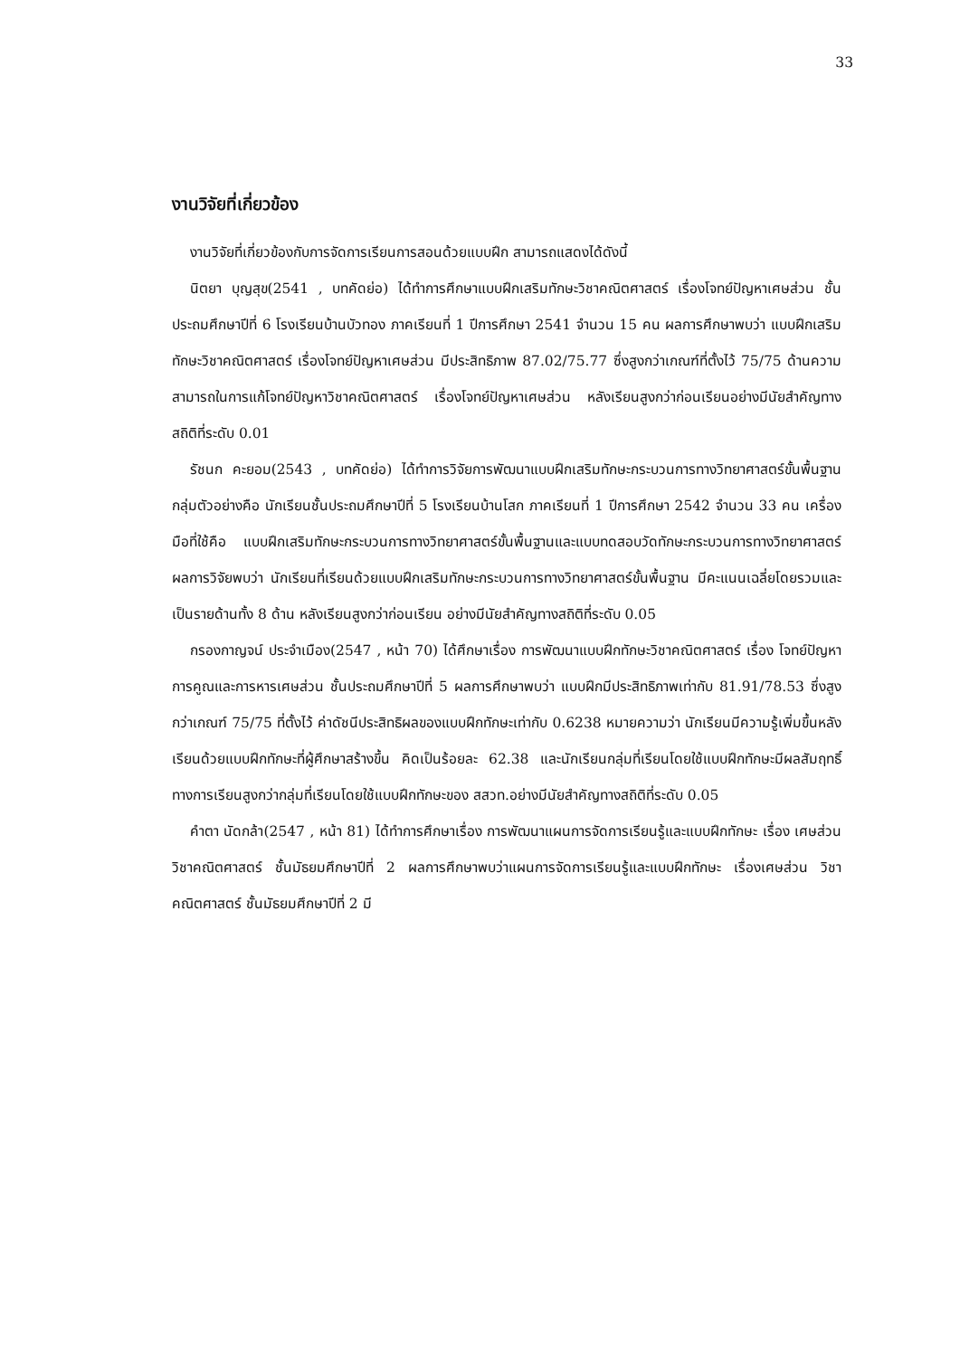33
งานวิจัยที่เกี่ยวข้อง
งานวิจัยที่เกี่ยวข้องกับการจัดการเรียนการสอนด้วยแบบฝึก สามารถแสดงได้ดังนี้
นิตยา บุญสุข(2541 , บทคัดย่อ) ได้ทำการศึกษาแบบฝึกเสริมทักษะวิชาคณิตศาสตร์ เรื่องโจทย์ปัญหาเศษส่วน ชั้นประถมศึกษาปีที่ 6 โรงเรียนบ้านบัวทอง ภาคเรียนที่ 1 ปีการศึกษา 2541 จำนวน 15 คน ผลการศึกษาพบว่า แบบฝึกเสริมทักษะวิชาคณิตศาสตร์ เรื่องโจทย์ปัญหาเศษส่วน มีประสิทธิภาพ 87.02/75.77 ซึ่งสูงกว่าเกณฑ์ที่ตั้งไว้ 75/75 ด้านความสามารถในการแก้โจทย์ปัญหาวิชาคณิตศาสตร์ เรื่องโจทย์ปัญหาเศษส่วน หลังเรียนสูงกว่าก่อนเรียนอย่างมีนัยสำคัญทางสถิติที่ระดับ 0.01
รัชนก คะยอม(2543 , บทคัดย่อ) ได้ทำการวิจัยการพัฒนาแบบฝึกเสริมทักษะกระบวนการทางวิทยาศาสตร์ขั้นพื้นฐาน กลุ่มตัวอย่างคือ นักเรียนชั้นประถมศึกษาปีที่ 5 โรงเรียนบ้านโสก ภาคเรียนที่ 1 ปีการศึกษา 2542 จำนวน 33 คน เครื่องมือที่ใช้คือ แบบฝึกเสริมทักษะกระบวนการทางวิทยาศาสตร์ขั้นพื้นฐานและแบบทดสอบวัดทักษะกระบวนการทางวิทยาศาสตร์ ผลการวิจัยพบว่า นักเรียนที่เรียนด้วยแบบฝึกเสริมทักษะกระบวนการทางวิทยาศาสตร์ขั้นพื้นฐาน มีคะแนนเฉลี่ยโดยรวมและเป็นรายด้านทั้ง 8 ด้าน หลังเรียนสูงกว่าก่อนเรียน อย่างมีนัยสำคัญทางสถิติที่ระดับ 0.05
กรองกาญจน์ ประจำเมือง(2547 , หน้า 70) ได้ศึกษาเรื่อง การพัฒนาแบบฝึกทักษะวิชาคณิตศาสตร์ เรื่อง โจทย์ปัญหาการคูณและการหารเศษส่วน ชั้นประถมศึกษาปีที่ 5 ผลการศึกษาพบว่า แบบฝึกมีประสิทธิภาพเท่ากับ 81.91/78.53 ซึ่งสูงกว่าเกณฑ์ 75/75 ที่ตั้งไว้ ค่าดัชนีประสิทธิผลของแบบฝึกทักษะเท่ากับ 0.6238 หมายความว่า นักเรียนมีความรู้เพิ่มขึ้นหลังเรียนด้วยแบบฝึกทักษะที่ผู้ศึกษาสร้างขึ้น คิดเป็นร้อยละ 62.38 และนักเรียนกลุ่มที่เรียนโดยใช้แบบฝึกทักษะมีผลสัมฤทธิ์ทางการเรียนสูงกว่ากลุ่มที่เรียนโดยใช้แบบฝึกทักษะของ สสวท.อย่างมีนัยสำคัญทางสถิติที่ระดับ 0.05
คำตา นัดกล้า(2547 , หน้า 81) ได้ทำการศึกษาเรื่อง การพัฒนาแผนการจัดการเรียนรู้และแบบฝึกทักษะ เรื่อง เศษส่วน วิชาคณิตศาสตร์ ชั้นมัธยมศึกษาปีที่ 2 ผลการศึกษาพบว่าแผนการจัดการเรียนรู้และแบบฝึกทักษะ เรื่องเศษส่วน วิชาคณิตศาสตร์ ชั้นมัธยมศึกษาปีที่ 2 มี